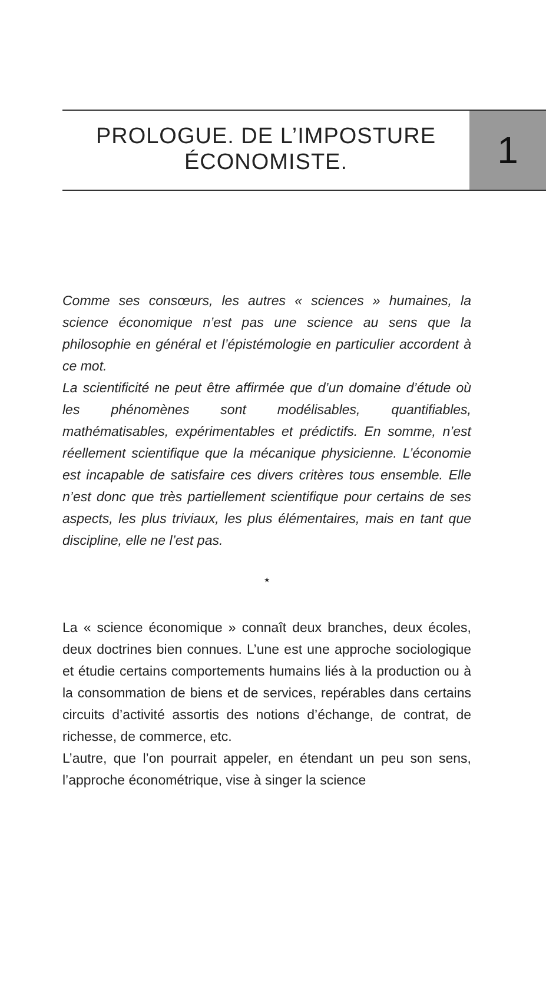PROLOGUE. DE L’IMPOSTURE
ÉCONOMISTE.
1
Comme ses consœurs, les autres « sciences » humaines, la science économique n’est pas une science au sens que la philosophie en général et l’épistémologie en particulier accordent à ce mot.
La scientificité ne peut être affirmée que d’un domaine d’étude où les phénomènes sont modélisables, quantifiables, mathématisables, expérimentables et prédictifs. En somme, n’est réellement scientifique que la mécanique physicienne. L’économie est incapable de satisfaire ces divers critères tous ensemble. Elle n’est donc que très partiellement scientifique pour certains de ses aspects, les plus triviaux, les plus élémentaires, mais en tant que discipline, elle ne l’est pas.
⋆
La « science économique » connaît deux branches, deux écoles, deux doctrines bien connues. L’une est une approche sociologique et étudie certains comportements humains liés à la production ou à la consommation de biens et de services, repérables dans certains circuits d’activité assortis des notions d’échange, de contrat, de richesse, de commerce, etc.
L’autre, que l’on pourrait appeler, en étendant un peu son sens, l’approche économétrique, vise à singer la science